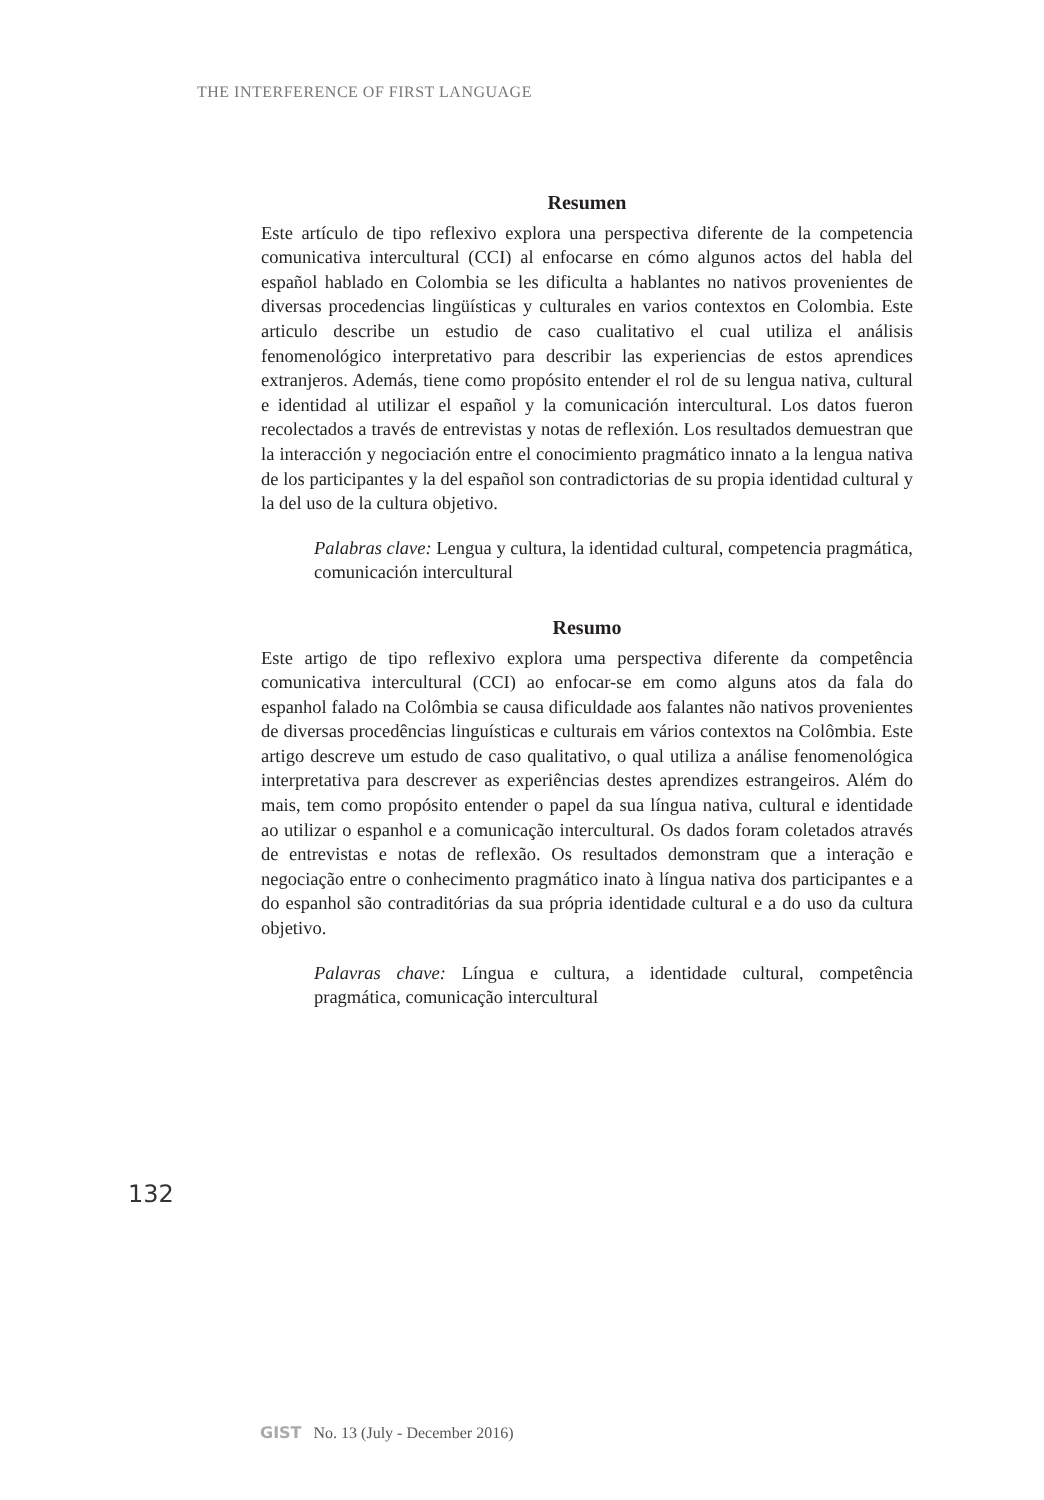THE INTERFERENCE OF FIRST LANGUAGE
Resumen
Este artículo de tipo reflexivo explora una perspectiva diferente de la competencia comunicativa intercultural (CCI) al enfocarse en cómo algunos actos del habla del español hablado en Colombia se les dificulta a hablantes no nativos provenientes de diversas procedencias lingüísticas y culturales en varios contextos en Colombia. Este articulo describe un estudio de caso cualitativo el cual utiliza el análisis fenomenológico interpretativo para describir las experiencias de estos aprendices extranjeros. Además, tiene como propósito entender el rol de su lengua nativa, cultural e identidad al utilizar el español y la comunicación intercultural. Los datos fueron recolectados a través de entrevistas y notas de reflexión. Los resultados demuestran que la interacción y negociación entre el conocimiento pragmático innato a la lengua nativa de los participantes y la del español son contradictorias de su propia identidad cultural y la del uso de la cultura objetivo.
Palabras clave: Lengua y cultura, la identidad cultural, competencia pragmática, comunicación intercultural
Resumo
Este artigo de tipo reflexivo explora uma perspectiva diferente da competência comunicativa intercultural (CCI) ao enfocar-se em como alguns atos da fala do espanhol falado na Colômbia se causa dificuldade aos falantes não nativos provenientes de diversas procedências linguísticas e culturais em vários contextos na Colômbia. Este artigo descreve um estudo de caso qualitativo, o qual utiliza a análise fenomenológica interpretativa para descrever as experiências destes aprendizes estrangeiros. Além do mais, tem como propósito entender o papel da sua língua nativa, cultural e identidade ao utilizar o espanhol e a comunicação intercultural. Os dados foram coletados através de entrevistas e notas de reflexão. Os resultados demonstram que a interação e negociação entre o conhecimento pragmático inato à língua nativa dos participantes e a do espanhol são contraditórias da sua própria identidade cultural e a do uso da cultura objetivo.
Palavras chave: Língua e cultura, a identidade cultural, competência pragmática, comunicação intercultural
132
GIST No. 13 (July - December 2016)